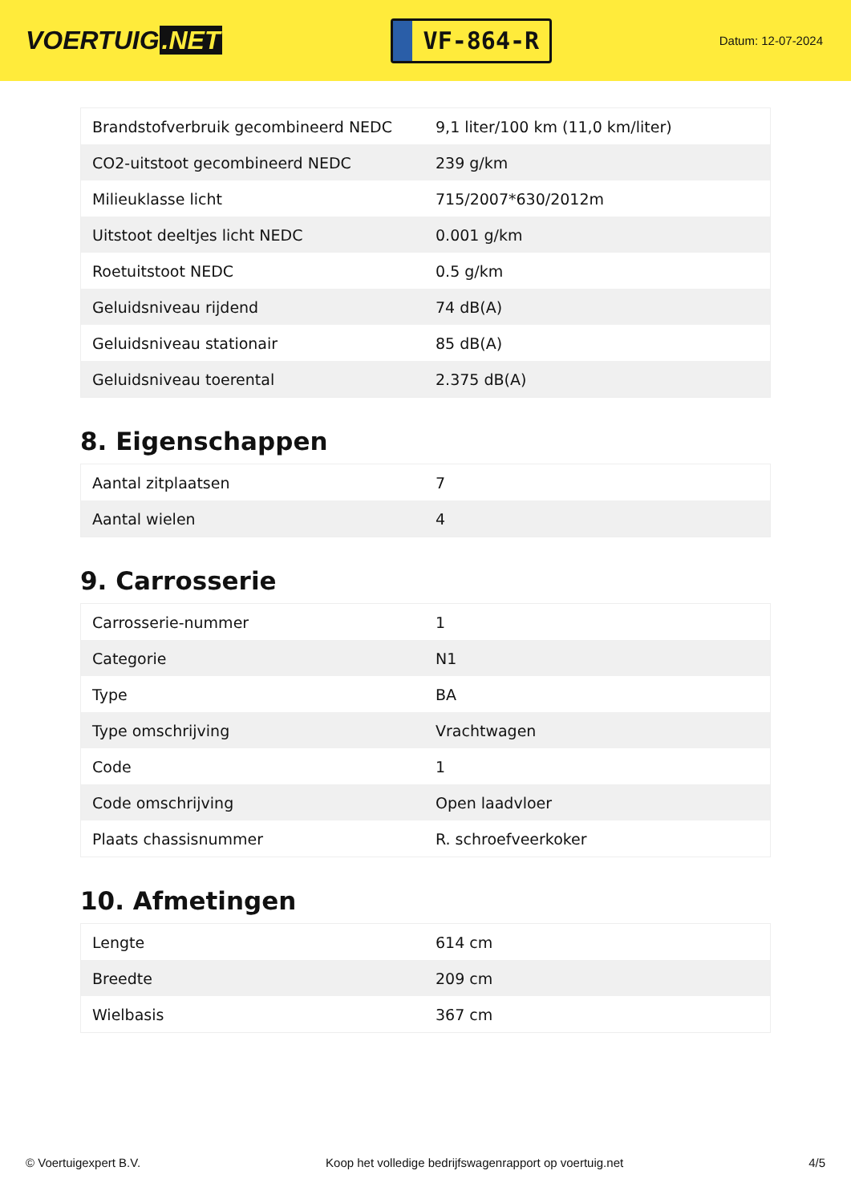VOERTUIG.NET
VF-864-R
Datum: 12-07-2024
| Brandstofverbruik gecombineerd NEDC | 9,1 liter/100 km (11,0 km/liter) |
| CO2-uitstoot gecombineerd NEDC | 239 g/km |
| Milieuklasse licht | 715/2007*630/2012m |
| Uitstoot deeltjes licht NEDC | 0.001 g/km |
| Roetuitstoot NEDC | 0.5 g/km |
| Geluidsniveau rijdend | 74 dB(A) |
| Geluidsniveau stationair | 85 dB(A) |
| Geluidsniveau toerental | 2.375 dB(A) |
8. Eigenschappen
| Aantal zitplaatsen | 7 |
| Aantal wielen | 4 |
9. Carrosserie
| Carrosserie-nummer | 1 |
| Categorie | N1 |
| Type | BA |
| Type omschrijving | Vrachtwagen |
| Code | 1 |
| Code omschrijving | Open laadvloer |
| Plaats chassisnummer | R. schroefveerkoker |
10. Afmetingen
| Lengte | 614 cm |
| Breedte | 209 cm |
| Wielbasis | 367 cm |
© Voertuigexpert B.V. Koop het volledige bedrijfswagenrapport op voertuig.net 4/5